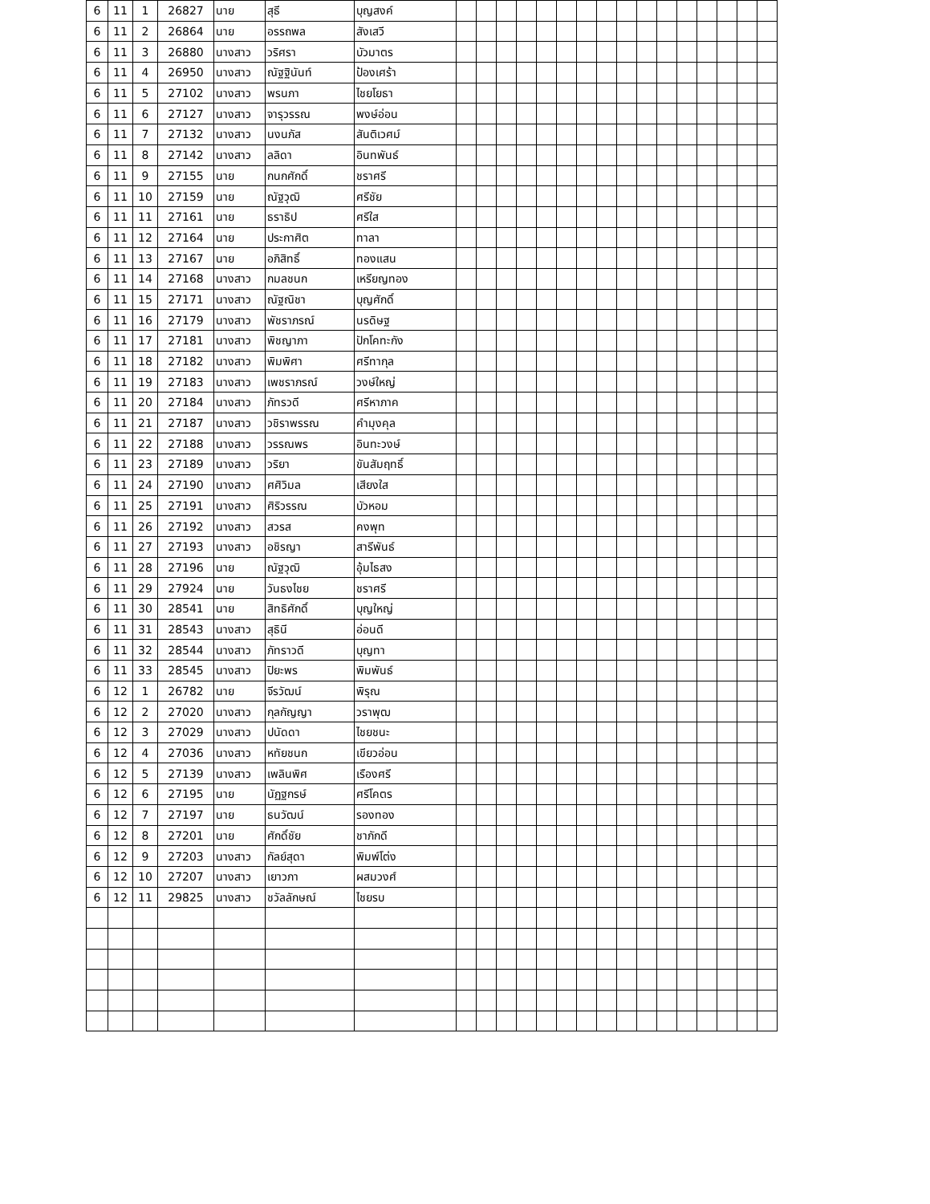| 6 | 11 | 1 | 26827 | นาย | สุธี | บุญสงค์ | | | | | | | | | | | | | | | | |
| 6 | 11 | 2 | 26864 | นาย | อรรถพล | สังเสวี | | | | | | | | | | | | | | | | |
| 6 | 11 | 3 | 26880 | นางสาว | วริศรา | บัวมาตร | | | | | | | | | | | | | | | | |
| 6 | 11 | 4 | 26950 | นางสาว | ณัฐฐินันท์ | ป้องเศร้า | | | | | | | | | | | | | | | | |
| 6 | 11 | 5 | 27102 | นางสาว | พรนภา | ไชยโยธา | | | | | | | | | | | | | | | | |
| 6 | 11 | 6 | 27127 | นางสาว | จารุวรรณ | พงษ์อ่อน | | | | | | | | | | | | | | | | |
| 6 | 11 | 7 | 27132 | นางสาว | นงนภัส | สันติเวศม์ | | | | | | | | | | | | | | | | |
| 6 | 11 | 8 | 27142 | นางสาว | ลลิดา | อินทพันธ์ | | | | | | | | | | | | | | | | |
| 6 | 11 | 9 | 27155 | นาย | กนกศักดิ์ | ชราศรี | | | | | | | | | | | | | | | | |
| 6 | 11 | 10 | 27159 | นาย | ณัฐวุฒิ | ศรีชัย | | | | | | | | | | | | | | | | |
| 6 | 11 | 11 | 27161 | นาย | ธราธิป | ศรีใส | | | | | | | | | | | | | | | | |
| 6 | 11 | 12 | 27164 | นาย | ประกาศิต | ทาลา | | | | | | | | | | | | | | | | |
| 6 | 11 | 13 | 27167 | นาย | อภิสิทธิ์ | ทองแสน | | | | | | | | | | | | | | | | |
| 6 | 11 | 14 | 27168 | นางสาว | กมลชนก | เหรียญทอง | | | | | | | | | | | | | | | | |
| 6 | 11 | 15 | 27171 | นางสาว | ณัฐณิชา | บุญศักดิ์ | | | | | | | | | | | | | | | | |
| 6 | 11 | 16 | 27179 | นางสาว | พัชราภรณ์ | นรดิษฐ | | | | | | | | | | | | | | | | |
| 6 | 11 | 17 | 27181 | นางสาว | พิชญาภา | ปักโคทะกัง | | | | | | | | | | | | | | | | |
| 6 | 11 | 18 | 27182 | นางสาว | พิมพิศา | ศรีทากุล | | | | | | | | | | | | | | | | |
| 6 | 11 | 19 | 27183 | นางสาว | เพชราภรณ์ | วงษ์ใหญ่ | | | | | | | | | | | | | | | | |
| 6 | 11 | 20 | 27184 | นางสาว | ภัทรวดี | ศรีหาภาค | | | | | | | | | | | | | | | | |
| 6 | 11 | 21 | 27187 | นางสาว | วชิราพรรณ | คำมุงคุล | | | | | | | | | | | | | | | | |
| 6 | 11 | 22 | 27188 | นางสาว | วรรณพร | อินทะวงษ์ | | | | | | | | | | | | | | | | |
| 6 | 11 | 23 | 27189 | นางสาว | วริยา | ขันสัมฤทธิ์ | | | | | | | | | | | | | | | | |
| 6 | 11 | 24 | 27190 | นางสาว | ศศิวิมล | เสียงใส | | | | | | | | | | | | | | | | |
| 6 | 11 | 25 | 27191 | นางสาว | ศิริวรรณ | บัวหอม | | | | | | | | | | | | | | | | |
| 6 | 11 | 26 | 27192 | นางสาว | สวรส | คงพุท | | | | | | | | | | | | | | | | |
| 6 | 11 | 27 | 27193 | นางสาว | อชิรญา | สารีพันธ์ | | | | | | | | | | | | | | | | |
| 6 | 11 | 28 | 27196 | นาย | ณัฐวุฒิ | อุ้มไธสง | | | | | | | | | | | | | | | | |
| 6 | 11 | 29 | 27924 | นาย | วันธงไชย | ชราศรี | | | | | | | | | | | | | | | | |
| 6 | 11 | 30 | 28541 | นาย | สิทธิศักดิ์ | บุญใหญ่ | | | | | | | | | | | | | | | | |
| 6 | 11 | 31 | 28543 | นางสาว | สุธินี | อ่อนดี | | | | | | | | | | | | | | | | |
| 6 | 11 | 32 | 28544 | นางสาว | ภัทราวดี | บุญทา | | | | | | | | | | | | | | | | |
| 6 | 11 | 33 | 28545 | นางสาว | ปิยะพร | พิมพันธ์ | | | | | | | | | | | | | | | | |
| 6 | 12 | 1 | 26782 | นาย | จีรวัฒน์ | พิรุณ | | | | | | | | | | | | | | | | |
| 6 | 12 | 2 | 27020 | นางสาว | กุลกัญญา | วราพุฒ | | | | | | | | | | | | | | | | |
| 6 | 12 | 3 | 27029 | นางสาว | ปนัดดา | ไชยชนะ | | | | | | | | | | | | | | | | |
| 6 | 12 | 4 | 27036 | นางสาว | หทัยชนก | เขียวอ่อน | | | | | | | | | | | | | | | | |
| 6 | 12 | 5 | 27139 | นางสาว | เพลินพิศ | เรืองศรี | | | | | | | | | | | | | | | | |
| 6 | 12 | 6 | 27195 | นาย | นัฏฐกรษ์ | ศรีโคตร | | | | | | | | | | | | | | | | |
| 6 | 12 | 7 | 27197 | นาย | ธนวัฒน์ | รองทอง | | | | | | | | | | | | | | | | |
| 6 | 12 | 8 | 27201 | นาย | ศักดิ์ชัย | ชาภักดี | | | | | | | | | | | | | | | | |
| 6 | 12 | 9 | 27203 | นางสาว | กัลย์สุดา | พิมพ์โต่ง | | | | | | | | | | | | | | | | |
| 6 | 12 | 10 | 27207 | นางสาว | เยาวภา | ผสมวงศ์ | | | | | | | | | | | | | | | | |
| 6 | 12 | 11 | 29825 | นางสาว | ชวัลลักษณ์ | ไชยรบ | | | | | | | | | | | | | | | | |